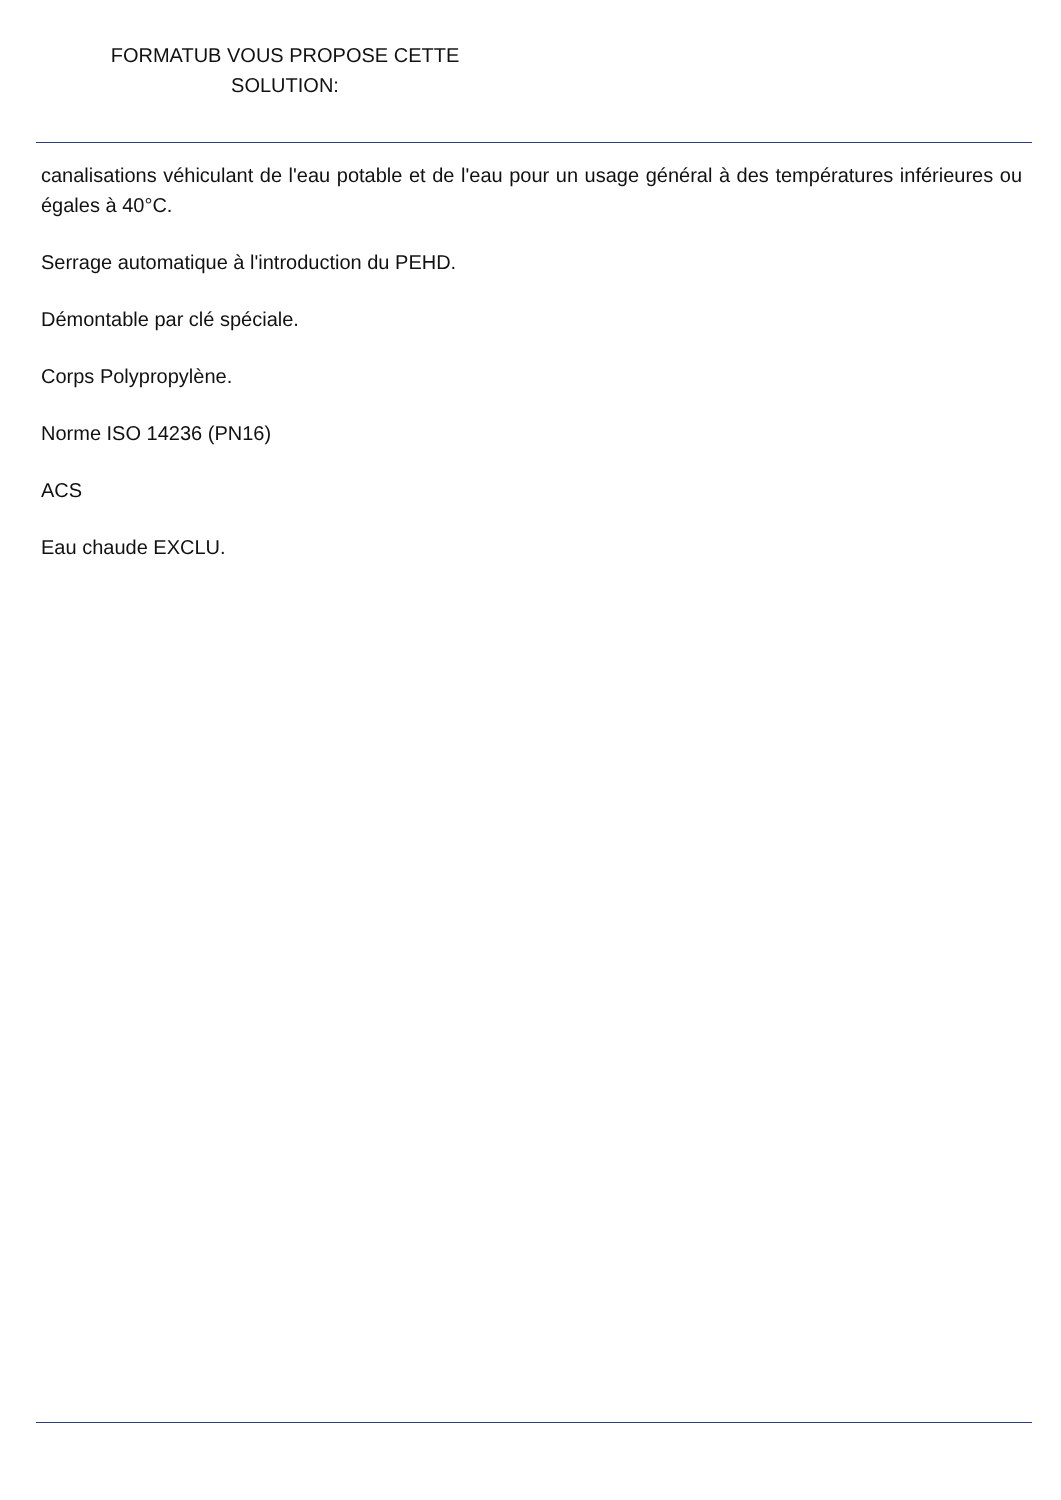FORMATUB VOUS PROPOSE CETTE
SOLUTION:
canalisations véhiculant de l'eau potable et de l'eau pour un usage général à des températures inférieures ou égales à 40°C.
Serrage automatique à l'introduction du PEHD.
Démontable par clé spéciale.
Corps Polypropylène.
Norme ISO 14236 (PN16)
ACS
Eau chaude EXCLU.